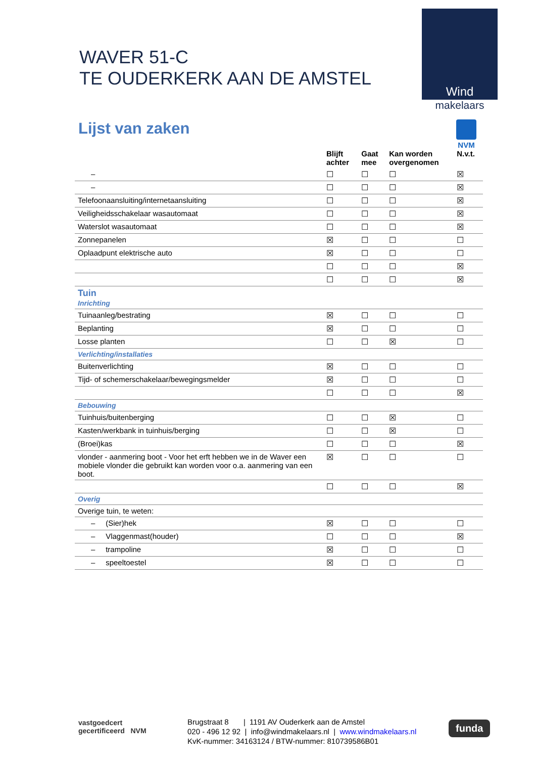WAVER 51-C
TE OUDERKERK AAN DE AMSTEL
Wind
makelaars
NVM
Lijst van zaken
| | Blijft achter | Gaat mee | Kan worden overgenomen | N.v.t. |
| --- | --- | --- | --- | --- |
| – | ☐ | ☐ | ☐ | ☒ |
| – | ☐ | ☐ | ☐ | ☒ |
| Telefoonaansluiting/internetaansluiting | ☐ | ☐ | ☐ | ☒ |
| Veiligheidsschakelaar wasautomaat | ☐ | ☐ | ☐ | ☒ |
| Waterslot wasautomaat | ☐ | ☐ | ☐ | ☒ |
| Zonnepanelen | ☒ | ☐ | ☐ | ☐ |
| Oplaadpunt elektrische auto | ☒ | ☐ | ☐ | ☐ |
| | ☐ | ☐ | ☐ | ☒ |
| | ☐ | ☐ | ☐ | ☒ |
| Tuin Inrichting | | | | |
| Tuinaanleg/bestrating | ☒ | ☐ | ☐ | ☐ |
| Beplanting | ☒ | ☐ | ☐ | ☐ |
| Losse planten | ☐ | ☐ | ☒ | ☐ |
| Verlichting/installaties | | | | |
| Buitenverlichting | ☒ | ☐ | ☐ | ☐ |
| Tijd- of schemerschakelaar/bewegingsmelder | ☒ | ☐ | ☐ | ☐ |
| | ☐ | ☐ | ☐ | ☒ |
| Bebouwing | | | | |
| Tuinhuis/buitenberging | ☐ | ☐ | ☒ | ☐ |
| Kasten/werkbank in tuinhuis/berging | ☐ | ☐ | ☒ | ☐ |
| (Broei)kas | ☐ | ☐ | ☐ | ☒ |
| vlonder - aanmering boot - Voor het erft hebben we in de Waver een mobiele vlonder die gebruikt kan worden voor o.a. aanmering van een boot. | ☒ | ☐ | ☐ | ☐ |
| | ☐ | ☐ | ☐ | ☒ |
| Overig | | | | |
| Overige tuin, te weten: | | | | |
| – (Sier)hek | ☒ | ☐ | ☐ | ☐ |
| – Vlaggenmast(houder) | ☐ | ☐ | ☐ | ☒ |
| – trampoline | ☒ | ☐ | ☐ | ☐ |
| – speeltoestel | ☒ | ☐ | ☐ | ☐ |
vastgoedcert
gecertificeerd NVM
Brugstraat 8 | 1191 AV Ouderkerk aan de Amstel
020 - 496 12 92 | info@windmakelaars.nl | www.windmakelaars.nl
KvK-nummer: 34163124 / BTW-nummer: 810739586B01
funda